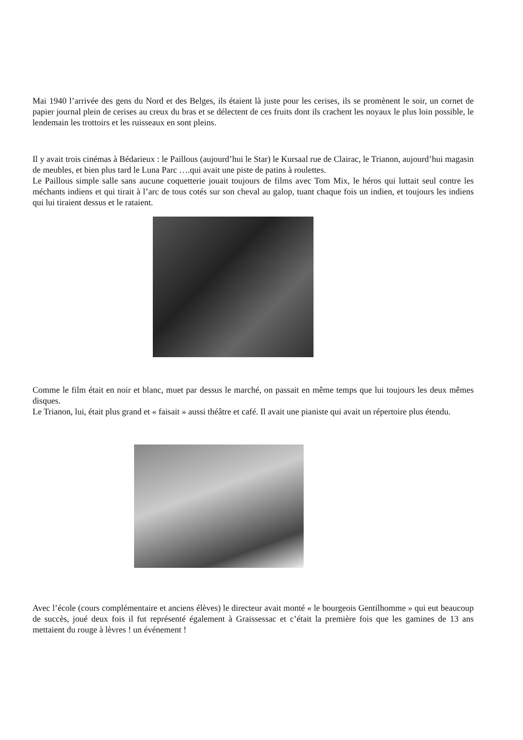Mai 1940 l’arrivée des gens du Nord et des Belges, ils étaient là juste pour les cerises, ils se promènent le soir, un cornet de papier journal plein de cerises au creux du bras et se délectent de ces fruits dont ils crachent les noyaux le plus loin possible, le lendemain les trottoirs et les ruisseaux en sont pleins.
Il y avait trois cinémas à Bédarieux : le Paillous (aujourd’hui le Star) le Kursaal rue de Clairac, le Trianon, aujourd’hui magasin de meubles, et bien plus tard le Luna Parc ….qui avait une piste de patins à roulettes.
Le Paillous simple salle sans aucune coquetterie jouait toujours de films avec Tom Mix, le héros qui luttait seul contre les méchants indiens et qui tirait à l’arc de tous cotés sur son cheval au galop, tuant chaque fois un indien, et toujours les indiens qui lui tiraient dessus et le rataient.
Comme le film était en noir et blanc, muet par dessus le marché, on passait en même temps que lui toujours les deux mêmes disques.
Le Trianon, lui, était plus grand et « faisait » aussi théâtre et café. Il avait une pianiste qui avait un répertoire plus étendu.
Avec l’école (cours complémentaire et anciens élèves) le directeur avait monté « le bourgeois Gentilhomme » qui eut beaucoup de succès, joué deux fois il fut représenté également à Graissessac et c’était la première fois que les gamines de 13 ans mettaient du rouge à lèvres ! un événement !